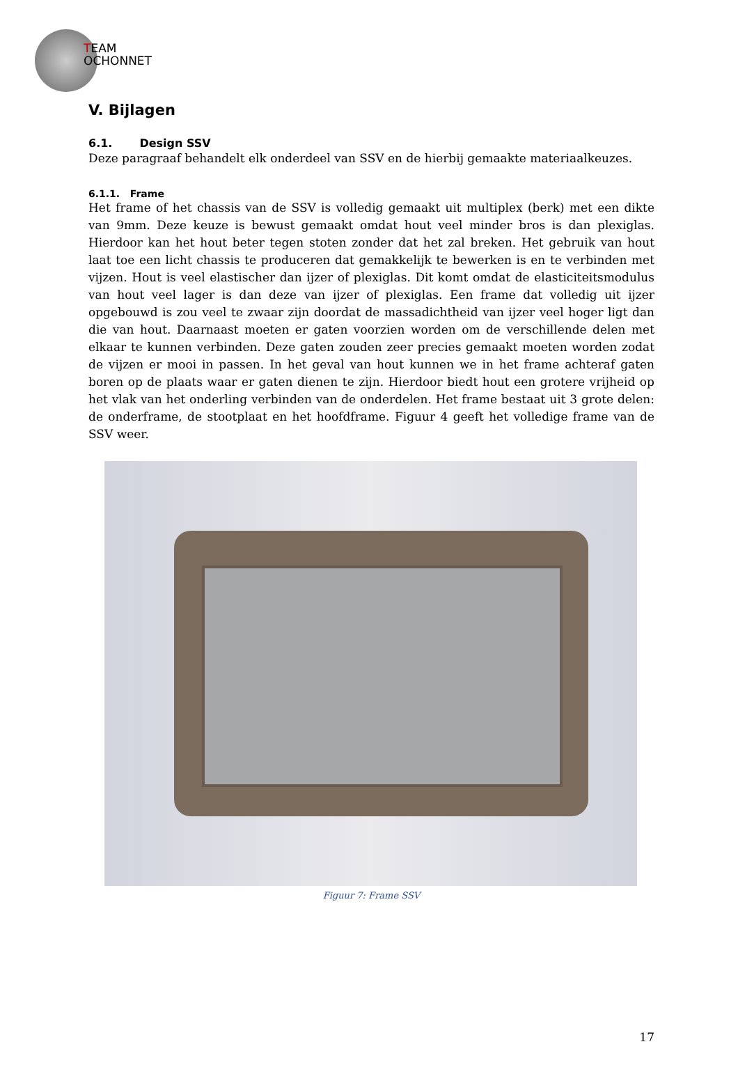TEAM
OCHONNET
V. Bijlagen
6.1. Design SSV
Deze paragraaf behandelt elk onderdeel van SSV en de hierbij gemaakte materiaalkeuzes.
6.1.1. Frame
Het frame of het chassis van de SSV is volledig gemaakt uit multiplex (berk) met een dikte van 9mm. Deze keuze is bewust gemaakt omdat hout veel minder bros is dan plexiglas. Hierdoor kan het hout beter tegen stoten zonder dat het zal breken. Het gebruik van hout laat toe een licht chassis te produceren dat gemakkelijk te bewerken is en te verbinden met vijzen. Hout is veel elastischer dan ijzer of plexiglas. Dit komt omdat de elasticiteitsmodulus van hout veel lager is dan deze van ijzer of plexiglas. Een frame dat volledig uit ijzer opgebouwd is zou veel te zwaar zijn doordat de massadichtheid van ijzer veel hoger ligt dan die van hout. Daarnaast moeten er gaten voorzien worden om de verschillende delen met elkaar te kunnen verbinden. Deze gaten zouden zeer precies gemaakt moeten worden zodat de vijzen er mooi in passen. In het geval van hout kunnen we in het frame achteraf gaten boren op de plaats waar er gaten dienen te zijn. Hierdoor biedt hout een grotere vrijheid op het vlak van het onderling verbinden van de onderdelen. Het frame bestaat uit 3 grote delen: de onderframe, de stootplaat en het hoofdframe. Figuur 4 geeft het volledige frame van de SSV weer.
Figuur 7: Frame SSV
17